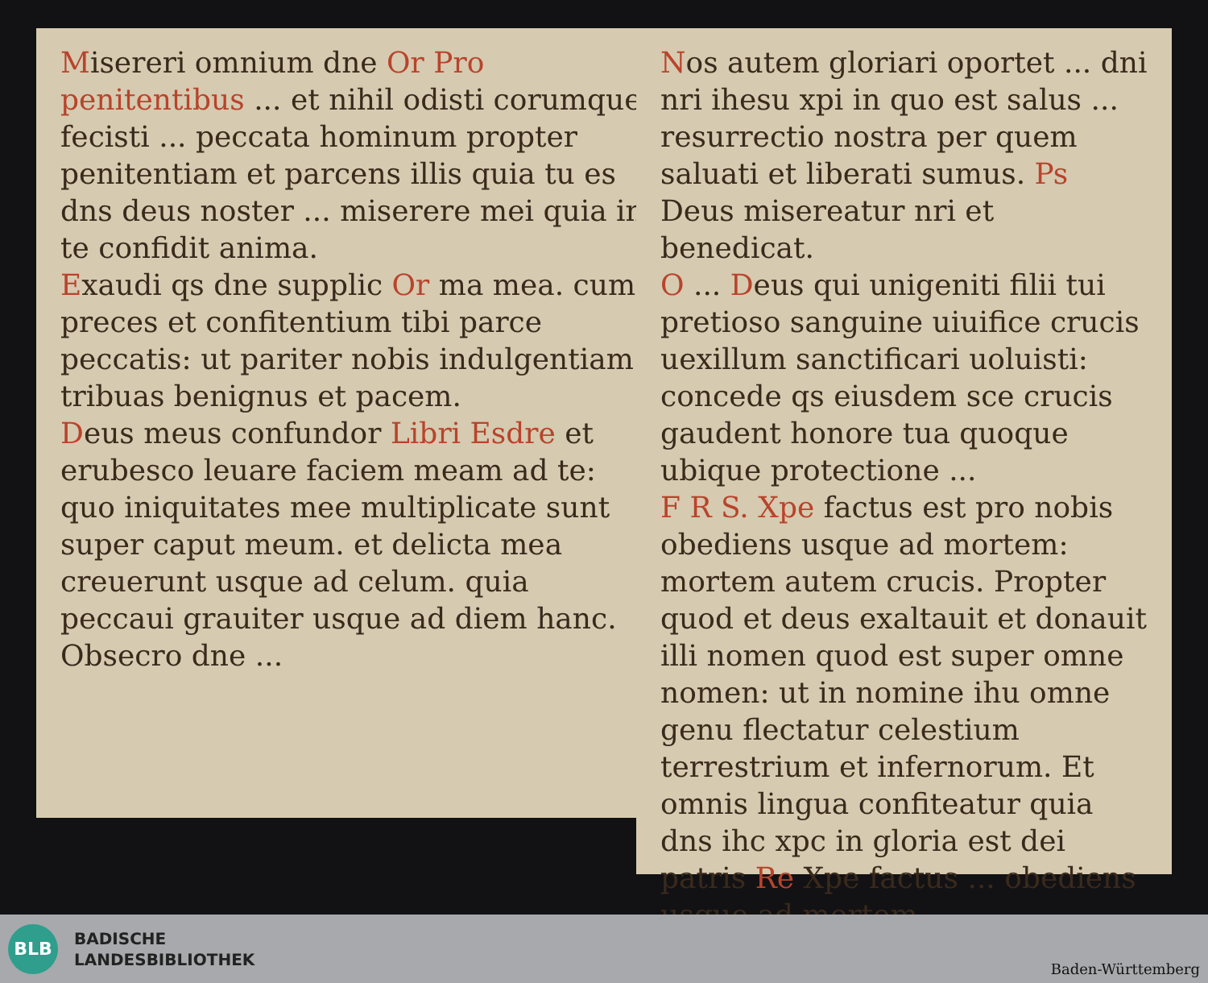Misereri omnium dne Or Pro penitentibus ... et nihil odisti corumque fecisti ... peccata hominum propter penitentiam et parcens illis quia tu es dns deus noster ... miserere mei quia in te confidit anima.
Exaudi qs dne supplic Or ma mea. cum preces et confitentium tibi parce peccatis: ut pariter nobis indulgentiam tribuas benignus et pacem.
Deus meus confundor Libri Esdre et erubesco leuare faciem meam ad te: quo iniquitates mee multiplicate sunt super caput meum. et delicta mea creuerunt usque ad celum. quia peccaui grauiter usque ad diem hanc. Obsecro dne ...
Nos autem gloriari oportet ... dni nri ihesu xpi in quo est salus ... resurrectio nostra per quem saluati et liberati sumus. Ps Deus misereatur nri et benedicat.
O ... Deus qui unigeniti filii tui pretioso sanguine uiuifice crucis uexillum sanctificari uoluisti: concede qs eiusdem sce crucis gaudent honore tua quoque ubique protectione ...
F R S. Xpe factus est pro nobis obediens usque ad mortem: mortem autem crucis. Propter quod et deus exaltauit et donauit illi nomen quod est super omne nomen: ut in nomine ihu omne genu flectatur celestium terrestrium et infernorum. Et omnis lingua confiteatur quia dns ihc xpc in gloria est dei patris Re Xpe factus ... obediens usque ad mortem ...
BLB
BADISCHE
LANDESBIBLIOTHEK
Baden-Württemberg